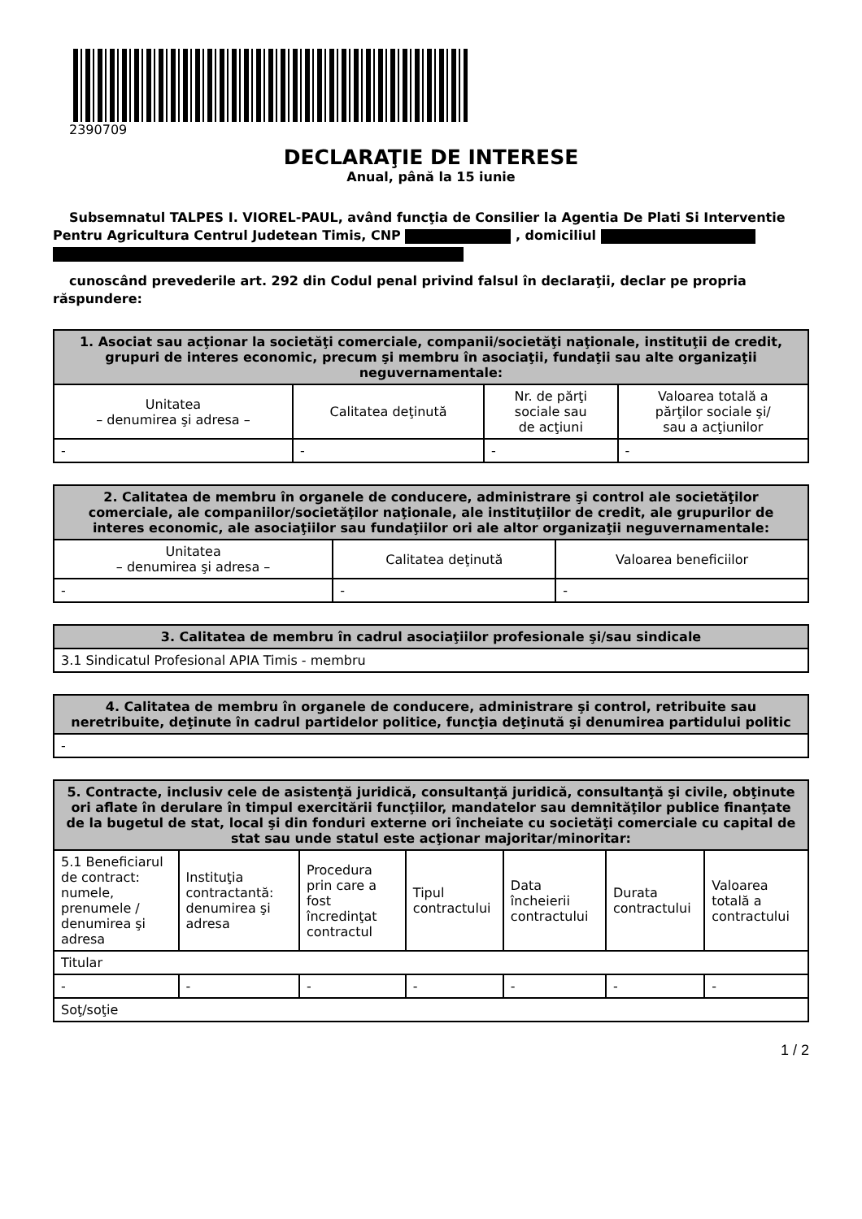2390709
DECLARAŢIE DE INTERESE
Anual, până la 15 iunie
Subsemnatul TALPES I. VIOREL-PAUL, având funcţia de Consilier la Agentia De Plati Si Interventie Pentru Agricultura Centrul Judetean Timis, CNP , domiciliul
cunoscând prevederile art. 292 din Codul penal privind falsul în declaraţii, declar pe propria răspundere:
| 1. Asociat sau acţionar la societăţi comerciale, companii/societăţi naţionale, instituţii de credit, grupuri de interes economic, precum şi membru în asociaţii, fundaţii sau alte organizaţii neguvernamentale: | | | |
| --- | --- | --- | --- |
| Unitatea – denumirea şi adresa – | Calitatea deţinută | Nr. de părţi sociale sau de acţiuni | Valoarea totală a părţilor sociale şi/ sau a acţiunilor |
| - | - | - | - |
| 2. Calitatea de membru în organele de conducere, administrare şi control ale societăţilor comerciale, ale companiilor/societăţilor naţionale, ale instituţiilor de credit, ale grupurilor de interes economic, ale asociaţiilor sau fundaţiilor ori ale altor organizaţii neguvernamentale: | | |
| --- | --- | --- |
| Unitatea – denumirea şi adresa – | Calitatea deţinută | Valoarea beneficiilor |
| - | - | - |
| 3. Calitatea de membru în cadrul asociaţiilor profesionale şi/sau sindicale |
| --- |
| 3.1 Sindicatul Profesional APIA Timis - membru |
| 4. Calitatea de membru în organele de conducere, administrare şi control, retribuite sau neretribuite, deţinute în cadrul partidelor politice, funcţia deţinută şi denumirea partidului politic |
| --- |
| - |
| 5. Contracte, inclusiv cele de asistenţă juridică, consultanţă juridică, consultanţă şi civile, obţinute ori aflate în derulare în timpul exercitării funcţiilor, mandatelor sau demnităţilor publice finanţate de la bugetul de stat, local şi din fonduri externe ori încheiate cu societăţi comerciale cu capital de stat sau unde statul este acţionar majoritar/minoritar: | | | | | | |
| --- | --- | --- | --- | --- | --- | --- |
| 5.1 Beneficiarul de contract: numele, prenumele / denumirea şi adresa | Instituţia contractantă: denumirea şi adresa | Procedura prin care a fost încredinţat contractul | Tipul contractului | Data încheierii contractului | Durata contractului | Valoarea totală a contractului |
| Titular | | | | | | |
| - | - | - | - | - | - | - |
| Soţ/soţie | | | | | | |
1 / 2